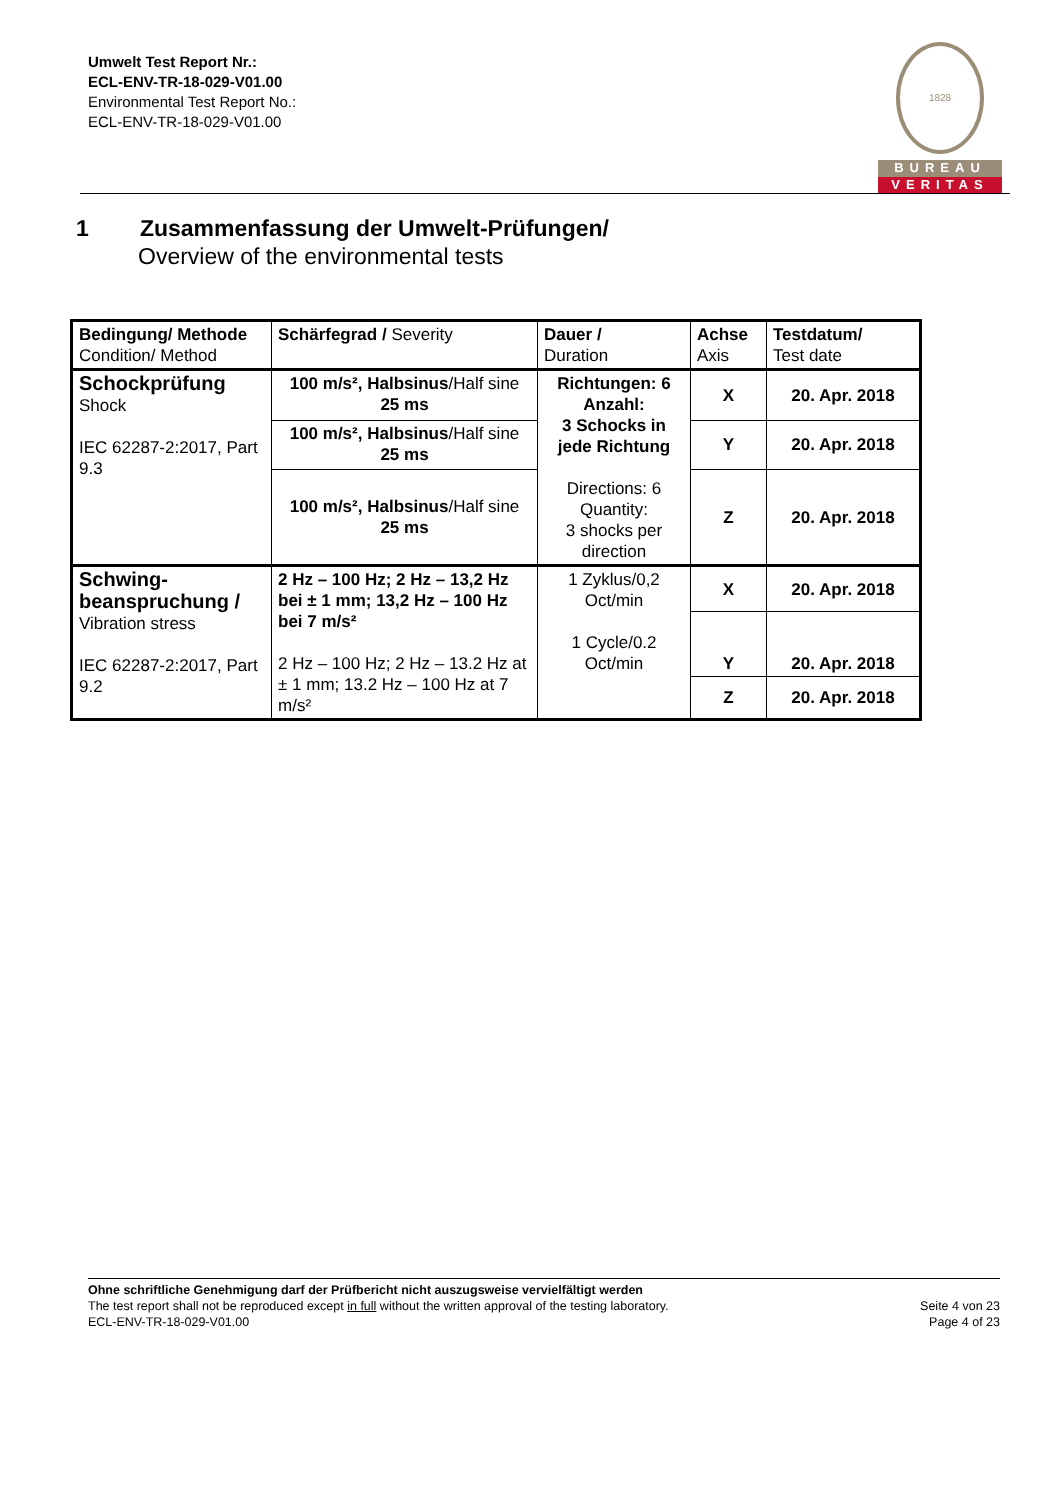Umwelt Test Report Nr.:
ECL-ENV-TR-18-029-V01.00
Environmental Test Report No.:
ECL-ENV-TR-18-029-V01.00
1828
BUREAU
VERITAS
1 Zusammenfassung der Umwelt-Prüfungen/
Overview of the environmental tests
| Bedingung/ Methode Condition/ Method | Schärfegrad / Severity | Dauer / Duration | Achse Axis | Testdatum/ Test date |
| Schockprüfung Shock IEC 62287-2:2017, Part 9.3 | 100 m/s², Halbsinus /Half sine 25 ms | Richtungen: 6 Anzahl: 3 Schocks in jede Richtung Directions: 6 Quantity: 3 shocks per direction | X | 20. Apr. 2018 |
| | 100 m/s², Halbsinus /Half sine 25 ms | | Y | 20. Apr. 2018 |
| | 100 m/s², Halbsinus /Half sine 25 ms | | Z | 20. Apr. 2018 |
| Schwing-beanspruchung / Vibration stress IEC 62287-2:2017, Part 9.2 | 2 Hz – 100 Hz; 2 Hz – 13,2 Hz bei ± 1 mm; 13,2 Hz – 100 Hz bei 7 m/s² 2 Hz – 100 Hz; 2 Hz – 13.2 Hz at ± 1 mm; 13.2 Hz – 100 Hz at 7 m/s² | 1 Zyklus/0,2 Oct/min 1 Cycle/0.2 Oct/min | X | 20. Apr. 2018 |
| | | | Y | 20. Apr. 2018 |
| | | | Z | 20. Apr. 2018 |
Ohne schriftliche Genehmigung darf der Prüfbericht nicht auszugsweise vervielfältigt werden
The test report shall not be reproduced except in full without the written approval of the testing laboratory.
ECL-ENV-TR-18-029-V01.00
Seite 4 von 23
Page 4 of 23